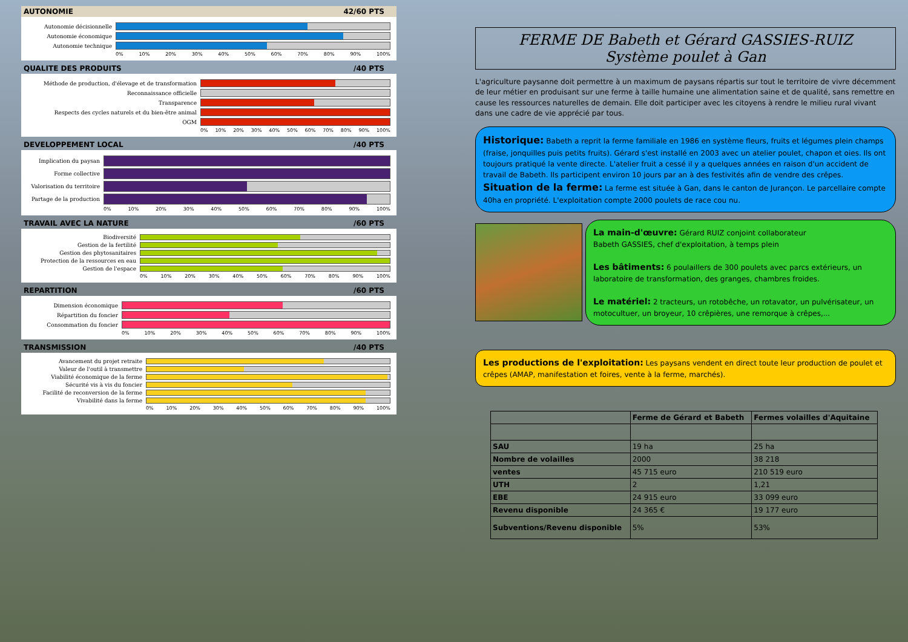AUTONOMIE 42/60 PTS
Autonomie décisionnelle
Autonomie économique
Autonomie technique
0% 10% 20% 30% 40% 50% 60% 70% 80% 90% 100%
QUALITE DES PRODUITS /40 PTS
Méthode de production, d'élevage et de transformation
Reconnaissance officielle
Transparence
Respects des cycles naturels et du bien-être animal
OGM
0% 10% 20% 30% 40% 50% 60% 70% 80% 90% 100%
DEVELOPPEMENT LOCAL /40 PTS
Implication du paysan
Forme collective
Valorisation du territoire
Partage de la production
0% 10% 20% 30% 40% 50% 60% 70% 80% 90% 100%
TRAVAIL AVEC LA NATURE /60 PTS
Biodiversité
Gestion de la fertilité
Gestion des phytosanitaires
Protection de la ressources en eau
Gestion de l'espace
0% 10% 20% 30% 40% 50% 60% 70% 80% 90% 100%
REPARTITION /60 PTS
Dimension économique
Répartition du foncier
Consommation du foncier
0% 10% 20% 30% 40% 50% 60% 70% 80% 90% 100%
TRANSMISSION /40 PTS
Avancement du projet retraite
Valeur de l'outil à transmettre
Viabilité économique de la ferme
Sécurité vis à vis du foncier
Facilité de reconversion de la ferme
Vivabilité dans la ferme
0% 10% 20% 30% 40% 50% 60% 70% 80% 90% 100%
FERME DE Babeth et Gérard GASSIES-RUIZ
Système poulet à Gan
L'agriculture paysanne doit permettre à un maximum de paysans répartis sur tout le territoire de vivre décemment de leur métier en produisant sur une ferme à taille humaine une alimentation saine et de qualité, sans remettre en cause les ressources naturelles de demain. Elle doit participer avec les citoyens à rendre le milieu rural vivant dans une cadre de vie apprécié par tous.
Historique: Babeth a reprit la ferme familiale en 1986 en système fleurs, fruits et légumes plein champs (fraise, jonquilles puis petits fruits). Gérard s'est installé en 2003 avec un atelier poulet, chapon et oies. Ils ont toujours pratiqué la vente directe. L'atelier fruit a cessé il y a quelques années en raison d'un accident de travail de Babeth. Ils participent environ 10 jours par an à des festivités afin de vendre des crêpes.
Situation de la ferme: La ferme est située à Gan, dans le canton de Jurançon. Le parcellaire compte 40ha en propriété. L'exploitation compte 2000 poulets de race cou nu.
La main-d'œuvre: Gérard RUIZ conjoint collaborateur
Babeth GASSIES, chef d'exploitation, à temps plein
Les bâtiments: 6 poulaillers de 300 poulets avec parcs extérieurs, un laboratoire de transformation, des granges, chambres froides.
Le matériel: 2 tracteurs, un rotobêche, un rotavator, un pulvérisateur, un motocultuer, un broyeur, 10 crêpières, une remorque à crêpes,...
Les productions de l'exploitation: Les paysans vendent en direct toute leur production de poulet et crêpes (AMAP, manifestation et foires, vente à la ferme, marchés).
| | Ferme de Gérard et Babeth | Fermes volailles d'Aquitaine |
| --- | --- | --- |
| SAU | 19 ha | 25 ha |
| Nombre de volailles | 2000 | 38 218 |
| ventes | 45 715 euro | 210 519 euro |
| UTH | 2 | 1,21 |
| EBE | 24 915 euro | 33 099 euro |
| Revenu disponible | 24 365 € | 19 177 euro |
| Subventions/Revenu disponible | 5% | 53% |